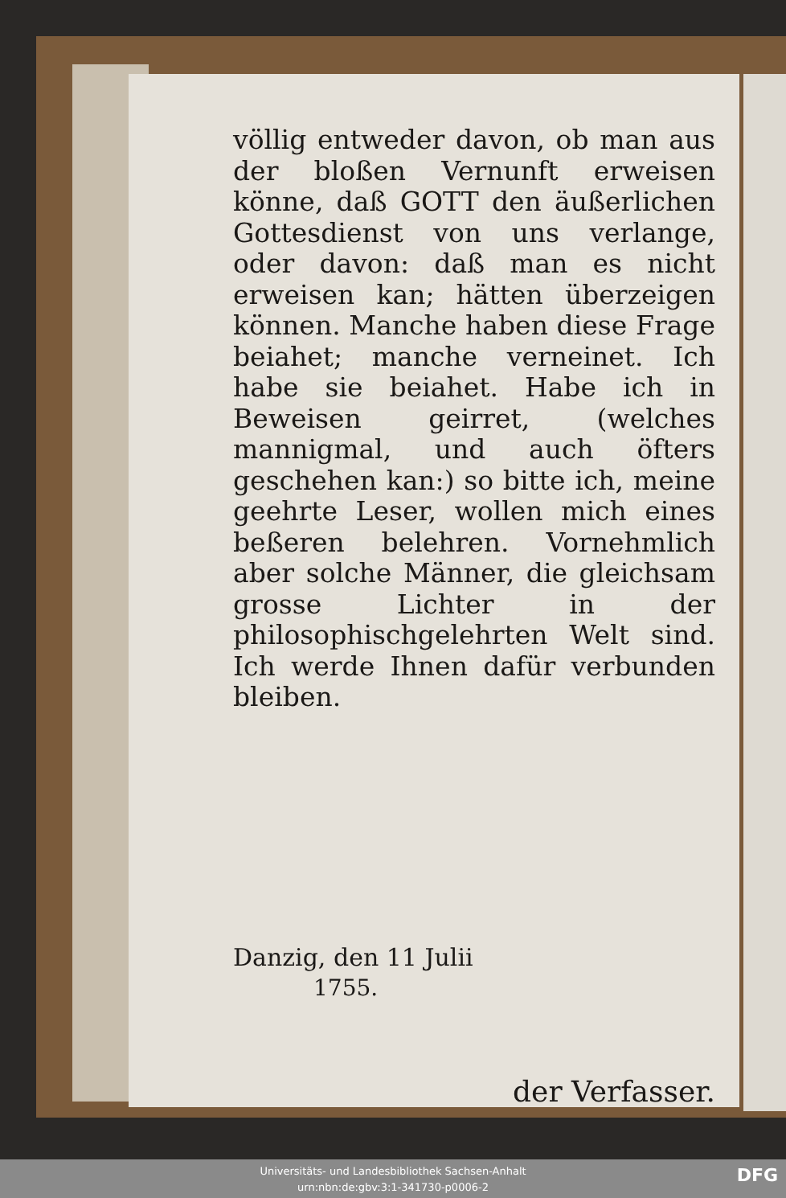völlig entweder davon, ob man aus der bloßen Vernunft erweisen könne, daß GOTT den äußerlichen Gottesdienst von uns verlange, oder davon: daß man es nicht erweisen kan; hätten überzeigen können. Manche haben diese Frage beiahet; manche verneinet. Ich habe sie beiahet. Habe ich in Beweisen geirret, (welches mannigmal, und auch öfters geschehen kan:) so bitte ich, meine geehrte Leser, wollen mich eines beßeren belehren. Vornehmlich aber solche Männer, die gleichsam grosse Lichter in der philosophischgelehrten Welt sind. Ich werde Ihnen dafür verbunden bleiben.
Danzig, den 11 Julii
1755.
der Verfasser.
Universitäts- und Landesbibliothek Sachsen-Anhalt
urn:nbn:de:gbv:3:1-341730-p0006-2
DFG